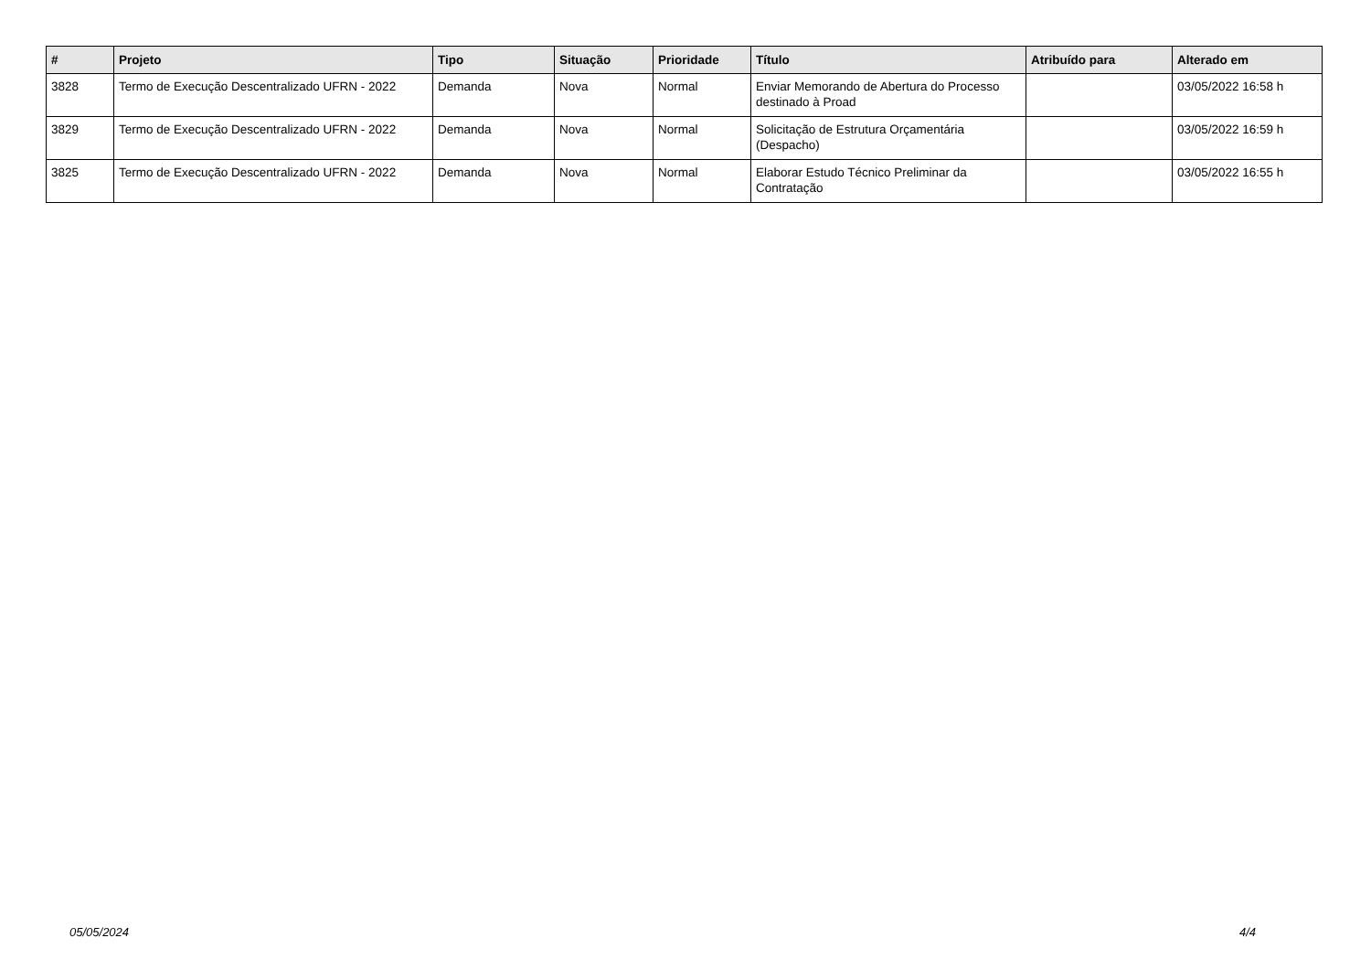| # | Projeto | Tipo | Situação | Prioridade | Título | Atribuído para | Alterado em |
| --- | --- | --- | --- | --- | --- | --- | --- |
| 3828 | Termo de Execução Descentralizado UFRN - 2022 | Demanda | Nova | Normal | Enviar Memorando de Abertura do Processo destinado à Proad | | 03/05/2022 16:58 h |
| 3829 | Termo de Execução Descentralizado UFRN - 2022 | Demanda | Nova | Normal | Solicitação de Estrutura Orçamentária (Despacho) | | 03/05/2022 16:59 h |
| 3825 | Termo de Execução Descentralizado UFRN - 2022 | Demanda | Nova | Normal | Elaborar Estudo Técnico Preliminar da Contratação | | 03/05/2022 16:55 h |
05/05/2024 4/4